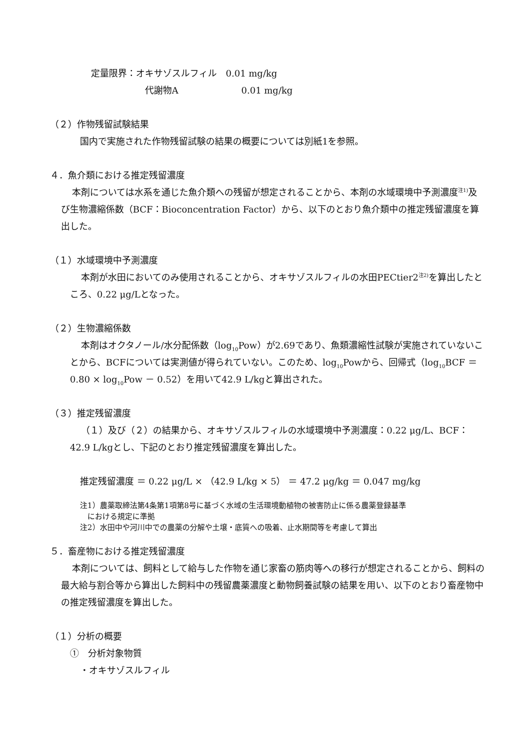定量限界：オキサゾスルフィル　0.01 mg/kg
代謝物A　　　　　　　0.01 mg/kg
（２）作物残留試験結果
国内で実施された作物残留試験の結果の概要については別紙1を参照。
４．魚介類における推定残留濃度
本剤については水系を通じた魚介類への残留が想定されることから、本剤の水域環境中予測濃度<sup>注1)</sup>及び生物濃縮係数（BCF：Bioconcentration Factor）から、以下のとおり魚介類中の推定残留濃度を算出した。
（１）水域環境中予測濃度
本剤が水田においてのみ使用されることから、オキサゾスルフィルの水田PECtier2<sup>注2)</sup>を算出したところ、0.22 μg/Lとなった。
（２）生物濃縮係数
本剤はオクタノール/水分配係数（log<sub>10</sub>Pow）が2.69であり、魚類濃縮性試験が実施されていないことから、BCFについては実測値が得られていない。このため、log<sub>10</sub>Powから、回帰式（log<sub>10</sub>BCF ＝ 0.80 × log<sub>10</sub>Pow － 0.52）を用いて42.9 L/kgと算出された。
（３）推定残留濃度
（１）及び（２）の結果から、オキサゾスルフィルの水域環境中予測濃度：0.22 μg/L、BCF：42.9 L/kgとし、下記のとおり推定残留濃度を算出した。
推定残留濃度 ＝ 0.22 μg/L × （42.9 L/kg × 5） ＝ 47.2 μg/kg ＝ 0.047 mg/kg
注1）農薬取締法第4条第1項第8号に基づく水域の生活環境動植物の被害防止に係る農薬登録基準
　における規定に準拠
注2）水田中や河川中での農薬の分解や土壌・底質への吸着、止水期間等を考慮して算出
５．畜産物における推定残留濃度
本剤については、飼料として給与した作物を通じ家畜の筋肉等への移行が想定されることから、飼料の最大給与割合等から算出した飼料中の残留農薬濃度と動物飼養試験の結果を用い、以下のとおり畜産物中の推定残留濃度を算出した。
（１）分析の概要
①　分析対象物質
・オキサゾスルフィル